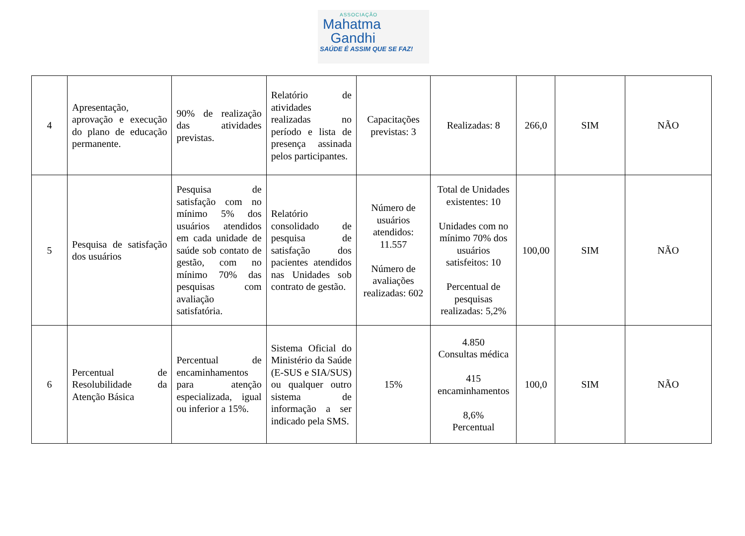ASSOCIAÇÃO
Mahatma
Gandhi
SAÚDE É ASSIM QUE SE FAZ!
| 4 | Apresentação, aprovação e execução do plano de educação permanente. | 90% de realização das atividades previstas. | Relatório de atividades realizadas no período e lista de presença assinada pelos participantes. | Capacitações previstas: 3 | Realizadas: 8 | 266,0 | SIM | NÃO |
| 5 | Pesquisa de satisfação dos usuários | Pesquisa de satisfação com no mínimo 5% dos usuários atendidos em cada unidade de saúde sob contato de gestão, com no mínimo 70% das pesquisas com avaliação satisfatória. | Relatório consolidado de pesquisa de satisfação dos pacientes atendidos nas Unidades sob contrato de gestão. | Número de usuários atendidos: 11.557 Número de avaliações realizadas: 602 | Total de Unidades existentes: 10 Unidades com no mínimo 70% dos usuários satisfeitos: 10 Percentual de pesquisas realizadas: 5,2% | 100,00 | SIM | NÃO |
| 6 | Percentual de Resolubilidade da Atenção Básica | Percentual de encaminhamentos para atenção especializada, igual ou inferior a 15%. | Sistema Oficial do Ministério da Saúde (E-SUS e SIA/SUS) ou qualquer outro sistema de informação a ser indicado pela SMS. | 15% | 4.850 Consultas médica 415 encaminhamentos 8,6% Percentual | 100,0 | SIM | NÃO |